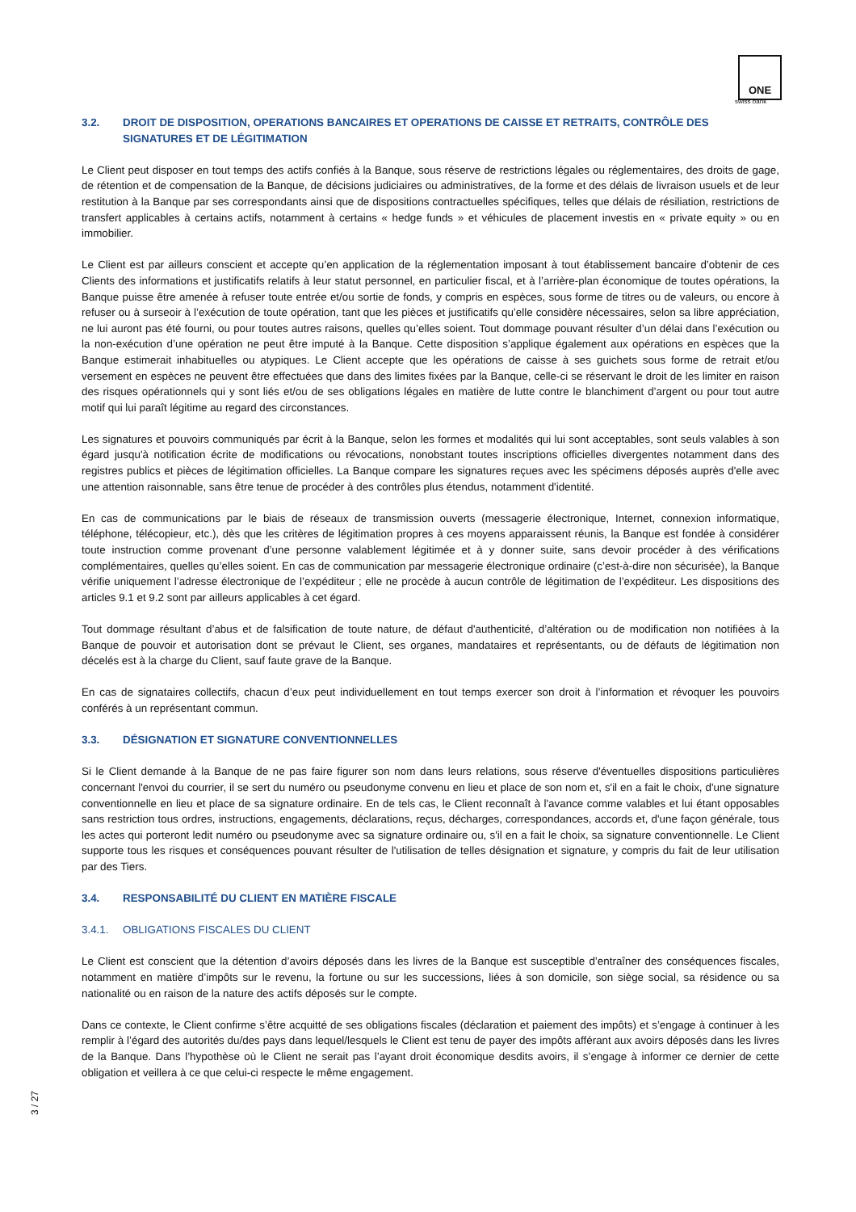ONE
swiss bank
3.2. DROIT DE DISPOSITION, OPERATIONS BANCAIRES ET OPERATIONS DE CAISSE ET RETRAITS, CONTRÔLE DES SIGNATURES ET DE LÉGITIMATION
Le Client peut disposer en tout temps des actifs confiés à la Banque, sous réserve de restrictions légales ou réglementaires, des droits de gage, de rétention et de compensation de la Banque, de décisions judiciaires ou administratives, de la forme et des délais de livraison usuels et de leur restitution à la Banque par ses correspondants ainsi que de dispositions contractuelles spécifiques, telles que délais de résiliation, restrictions de transfert applicables à certains actifs, notamment à certains « hedge funds » et véhicules de placement investis en « private equity » ou en immobilier.
Le Client est par ailleurs conscient et accepte qu’en application de la réglementation imposant à tout établissement bancaire d’obtenir de ces Clients des informations et justificatifs relatifs à leur statut personnel, en particulier fiscal, et à l’arrière-plan économique de toutes opérations, la Banque puisse être amenée à refuser toute entrée et/ou sortie de fonds, y compris en espèces, sous forme de titres ou de valeurs, ou encore à refuser ou à surseoir à l’exécution de toute opération, tant que les pièces et justificatifs qu’elle considère nécessaires, selon sa libre appréciation, ne lui auront pas été fourni, ou pour toutes autres raisons, quelles qu’elles soient. Tout dommage pouvant résulter d’un délai dans l’exécution ou la non-exécution d’une opération ne peut être imputé à la Banque. Cette disposition s’applique également aux opérations en espèces que la Banque estimerait inhabituelles ou atypiques. Le Client accepte que les opérations de caisse à ses guichets sous forme de retrait et/ou versement en espèces ne peuvent être effectuées que dans des limites fixées par la Banque, celle-ci se réservant le droit de les limiter en raison des risques opérationnels qui y sont liés et/ou de ses obligations légales en matière de lutte contre le blanchiment d’argent ou pour tout autre motif qui lui paraît légitime au regard des circonstances.
Les signatures et pouvoirs communiqués par écrit à la Banque, selon les formes et modalités qui lui sont acceptables, sont seuls valables à son égard jusqu'à notification écrite de modifications ou révocations, nonobstant toutes inscriptions officielles divergentes notamment dans des registres publics et pièces de légitimation officielles. La Banque compare les signatures reçues avec les spécimens déposés auprès d'elle avec une attention raisonnable, sans être tenue de procéder à des contrôles plus étendus, notamment d'identité.
En cas de communications par le biais de réseaux de transmission ouverts (messagerie électronique, Internet, connexion informatique, téléphone, télécopieur, etc.), dès que les critères de légitimation propres à ces moyens apparaissent réunis, la Banque est fondée à considérer toute instruction comme provenant d’une personne valablement légitimée et à y donner suite, sans devoir procéder à des vérifications complémentaires, quelles qu’elles soient. En cas de communication par messagerie électronique ordinaire (c’est-à-dire non sécurisée), la Banque vérifie uniquement l’adresse électronique de l’expéditeur ; elle ne procède à aucun contrôle de légitimation de l’expéditeur. Les dispositions des articles 9.1 et 9.2 sont par ailleurs applicables à cet égard.
Tout dommage résultant d’abus et de falsification de toute nature, de défaut d'authenticité, d’altération ou de modification non notifiées à la Banque de pouvoir et autorisation dont se prévaut le Client, ses organes, mandataires et représentants, ou de défauts de légitimation non décelés est à la charge du Client, sauf faute grave de la Banque.
En cas de signataires collectifs, chacun d’eux peut individuellement en tout temps exercer son droit à l’information et révoquer les pouvoirs conférés à un représentant commun.
3.3. DÉSIGNATION ET SIGNATURE CONVENTIONNELLES
Si le Client demande à la Banque de ne pas faire figurer son nom dans leurs relations, sous réserve d'éventuelles dispositions particulières concernant l'envoi du courrier, il se sert du numéro ou pseudonyme convenu en lieu et place de son nom et, s'il en a fait le choix, d'une signature conventionnelle en lieu et place de sa signature ordinaire. En de tels cas, le Client reconnaît à l'avance comme valables et lui étant opposables sans restriction tous ordres, instructions, engagements, déclarations, reçus, décharges, correspondances, accords et, d'une façon générale, tous les actes qui porteront ledit numéro ou pseudonyme avec sa signature ordinaire ou, s'il en a fait le choix, sa signature conventionnelle. Le Client supporte tous les risques et conséquences pouvant résulter de l'utilisation de telles désignation et signature, y compris du fait de leur utilisation par des Tiers.
3.4. RESPONSABILITÉ DU CLIENT EN MATIÈRE FISCALE
3.4.1. OBLIGATIONS FISCALES DU CLIENT
Le Client est conscient que la détention d’avoirs déposés dans les livres de la Banque est susceptible d’entraîner des conséquences fiscales, notamment en matière d’impôts sur le revenu, la fortune ou sur les successions, liées à son domicile, son siège social, sa résidence ou sa nationalité ou en raison de la nature des actifs déposés sur le compte.
Dans ce contexte, le Client confirme s’être acquitté de ses obligations fiscales (déclaration et paiement des impôts) et s’engage à continuer à les remplir à l’égard des autorités du/des pays dans lequel/lesquels le Client est tenu de payer des impôts afférant aux avoirs déposés dans les livres de la Banque. Dans l’hypothèse où le Client ne serait pas l’ayant droit économique desdits avoirs, il s’engage à informer ce dernier de cette obligation et veillera à ce que celui-ci respecte le même engagement.
3 / 27